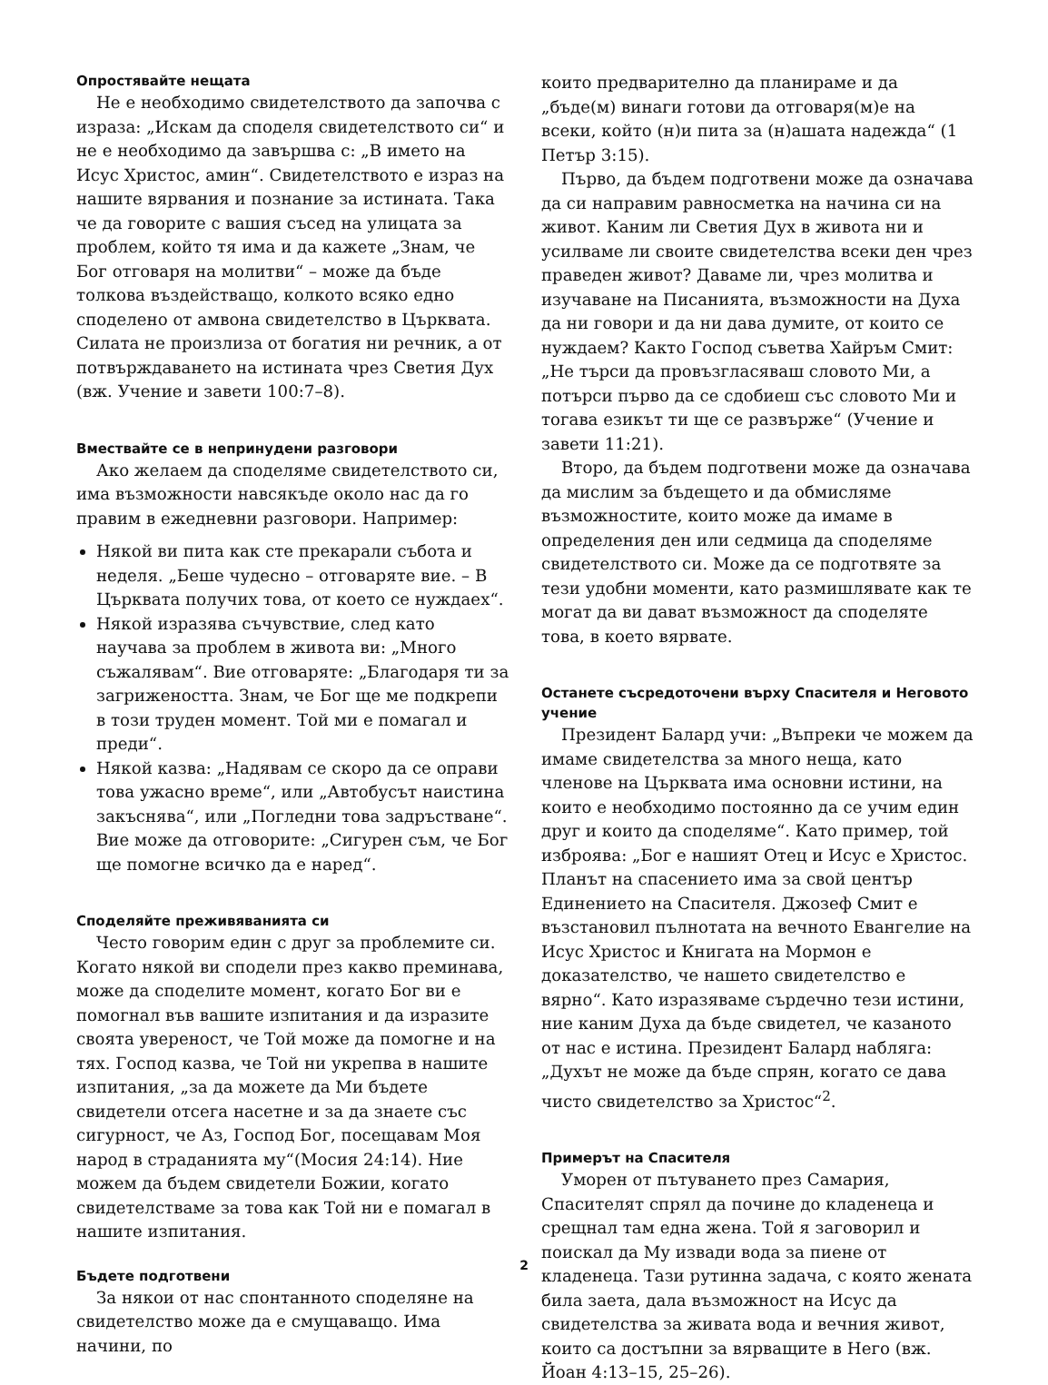Опростявайте нещата
Не е необходимо свидетелството да започва с израза: „Искам да споделя свидетелството си“ и не е необходимо да завършва с: „В името на Исус Христос, амин“. Свидетелството е израз на нашите вярвания и познание за истината. Така че да говорите с вашия съсед на улицата за проблем, който тя има и да кажете „Знам, че Бог отговаря на молитви“ – може да бъде толкова въздействащо, колкото всяко едно споделено от амвона свидетелство в Църквата. Силата не произлиза от богатия ни речник, а от потвърждаването на истината чрез Светия Дух (вж. Учение и завети 100:7–8).
Вмествайте се в непринудени разговори
Ако желаем да споделяме свидетелството си, има възможности навсякъде около нас да го правим в ежедневни разговори. Например:
Някой ви пита как сте прекарали събота и неделя. „Беше чудесно – отговаряте вие. – В Църквата получих това, от което се нуждаех“.
Някой изразява съчувствие, след като научава за проблем в живота ви: „Много съжалявам“. Вие отговаряте: „Благодаря ти за загрижеността. Знам, че Бог ще ме подкрепи в този труден момент. Той ми е помагал и преди“.
Някой казва: „Надявам се скоро да се оправи това ужасно време“, или „Автобусът наистина закъснява“, или „Погледни това задръстване“. Вие може да отговорите: „Сигурен съм, че Бог ще помогне всичко да е наред“.
Споделяйте преживяванията си
Често говорим един с друг за проблемите си. Когато някой ви сподели през какво преминава, може да споделите момент, когато Бог ви е помогнал във вашите изпитания и да изразите своята увереност, че Той може да помогне и на тях. Господ казва, че Той ни укрепва в нашите изпитания, „за да можете да Ми бъдете свидетели отсега насетне и за да знаете със сигурност, че Аз, Господ Бог, посещавам Моя народ в страданията му“(Мосия 24:14). Ние можем да бъдем свидетели Божии, когато свидетелстваме за това как Той ни е помагал в нашите изпитания.
Бъдете подготвени
За някои от нас спонтанното споделяне на свидетелство може да е смущаващо. Има начини, по
които предварително да планираме и да „бъде(м) винаги готови да отговаря(м)е на всеки, който (н)и пита за (н)ашата надежда“ (1 Петър 3:15).
Първо, да бъдем подготвени може да означава да си направим равносметка на начина си на живот. Каним ли Светия Дух в живота ни и усилваме ли своите свидетелства всеки ден чрез праведен живот? Даваме ли, чрез молитва и изучаване на Писанията, възможности на Духа да ни говори и да ни дава думите, от които се нуждаем? Както Господ съветва Хайръм Смит: „Не търси да провъзгласяваш словото Ми, а потърси първо да се сдобиеш със словото Ми и тогава езикът ти ще се развърже“ (Учение и завети 11:21).
Второ, да бъдем подготвени може да означава да мислим за бъдещето и да обмисляме възможностите, които може да имаме в определения ден или седмица да споделяме свидетелството си. Може да се подготвяте за тези удобни моменти, като размишлявате как те могат да ви дават възможност да споделяте това, в което вярвате.
Останете съсредоточени върху Спасителя и Неговото учение
Президент Балард учи: „Въпреки че можем да имаме свидетелства за много неща, като членове на Църквата има основни истини, на които е необходимо постоянно да се учим един друг и които да споделяме“. Като пример, той изброява: „Бог е нашият Отец и Исус е Христос. Планът на спасението има за свой център Единението на Спасителя. Джозеф Смит е възстановил пълнотата на вечното Евангелие на Исус Христос и Книгата на Мормон е доказателство, че нашето свидетелство е вярно“. Като изразяваме сърдечно тези истини, ние каним Духа да бъде свидетел, че казаното от нас е истина. Президент Балард набляга: „Духът не може да бъде спрян, когато се дава чисто свидетелство за Христос“<sup>2</sup>.
Примерът на Спасителя
Уморен от пътуването през Самария, Спасителят спрял да почине до кладенеца и срещнал там една жена. Той я заговорил и поискал да Му извади вода за пиене от кладенеца. Тази рутинна задача, с която жената била заета, дала възможност на Исус да свидетелства за живата вода и вечния живот, които са достъпни за вярващите в Него (вж. Йоан 4:13–15, 25–26).
2